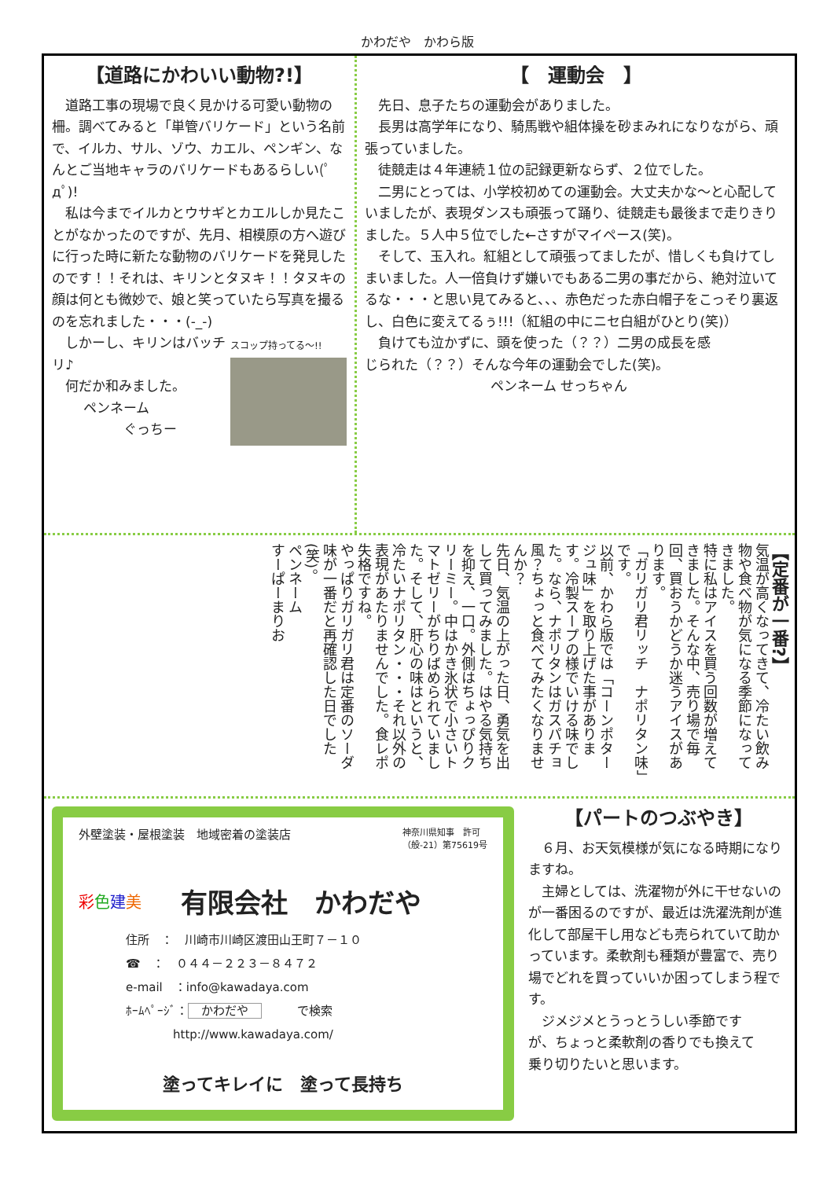かわだや　かわら版
【道路にかわいい動物?!】
　道路工事の現場で良く見かける可愛い動物の柵。調べてみると「単管バリケード」という名前で、イルカ、サル、ゾウ、カエル、ペンギン、なんとご当地キャラのバリケードもあるらしい(ﾟдﾟ)!
　私は今までイルカとウサギとカエルしか見たことがなかったのですが、先月、相模原の方へ遊びに行った時に新たな動物のバリケードを発見したのです！！それは、キリンとタヌキ！！タヌキの顔は何とも微妙で、娘と笑っていたら写真を撮るのを忘れました・・・(-_-)
スコップ持ってる～!!
　しかーし、キリンはバッチリ♪
　何だか和みました。
ペンネーム
　　　ぐっちー
【　運動会　】
　先日、息子たちの運動会がありました。
　長男は高学年になり、騎馬戦や組体操を砂まみれになりながら、頑張っていました。
　徒競走は４年連続１位の記録更新ならず、２位でした。
　二男にとっては、小学校初めての運動会。大丈夫かな～と心配していましたが、表現ダンスも頑張って踊り、徒競走も最後まで走りきりました。５人中５位でした←さすがマイペース(笑)。
　そして、玉入れ。紅組として頑張ってましたが、惜しくも負けてしまいました。人一倍負けず嫌いでもある二男の事だから、絶対泣いてるな・・・と思い見てみると、、、赤色だった赤白帽子をこっそり裏返し、白色に変えてるぅ!!!（紅組の中にニセ白組がひとり(笑)）
　負けても泣かずに、頭を使った（？？）二男の成長を感じられた（？？）そんな今年の運動会でした(笑)。
ペンネーム せっちゃん
【定番が一番?】
気温が高くなってきて、冷たい飲み物や食べ物が気になる季節になってきました。
特に私はアイスを買う回数が増えてきました。そんな中、売り場で毎回、買おうかどうか迷うアイスがあります。
「ガリガリ君リッチ　ナポリタン味」です。
以前、かわら版では「コーンポタージュ味」を取り上げた事があります。冷製スープの様でいける味でした。なら、ナポリタンはガスパチョ風？ちょっと食べてみたくなりませんか？
先日、気温の上がった日、勇気を出して買ってみました。はやる気持ちを抑え、一口。外側はちょっぴりクリーミー。中はかき氷状で小さいトマトゼリーがちりばめられていました。そして、肝心の味はというと、冷たいナポリタン・・・それ以外の表現があたりませんでした。食レポ失格ですね。
やっぱりガリガリ君は定番のソーダ味が一番だと再確認した日でした(笑)。
ペンネーム
すーぱーまりお
外壁塗装・屋根塗装　地域密着の塗装店 神奈川県知事　許可
（般-21）第75619号
彩色建美 有限会社　かわだや
住所　：　川崎市川崎区渡田山王町７－１０
☎　：　０４４－２２３－８４７２
e-mail　：info@kawadaya.com
ﾎｰﾑﾍﾟｰｼﾞ： かわだや　　　で検索
　　　　http://www.kawadaya.com/
塗ってキレイに　塗って長持ち
【パートのつぶやき】
　６月、お天気模様が気になる時期になりますね。
　主婦としては、洗濯物が外に干せないのが一番困るのですが、最近は洗濯洗剤が進化して部屋干し用なども売られていて助かっています。柔軟剤も種類が豊富で、売り場でどれを買っていいか困ってしまう程です。
　ジメジメとうっとうしい季節ですが、ちょっと柔軟剤の香りでも換えて乗り切りたいと思います。